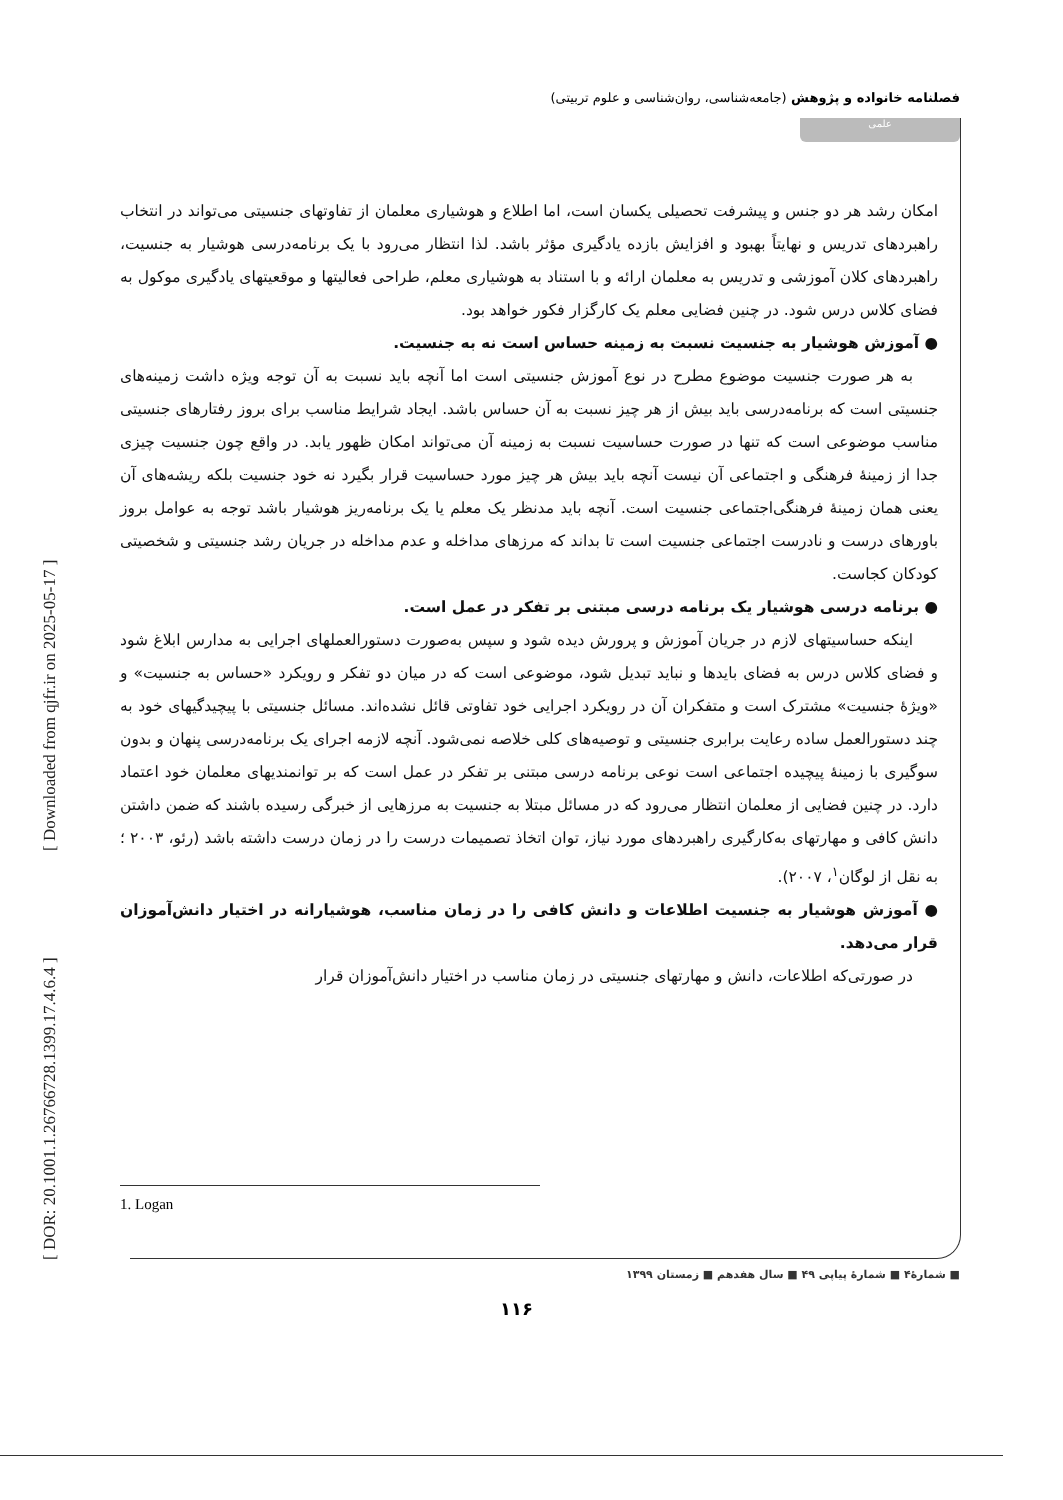[ DOR: 20.1001.1.26766728.1399.17.4.6.4 ] [ Downloaded from qjfr.ir on 2025-05-17 ]
فصلنامه خانواده و پژوهش (جامعه‌شناسی، روان‌شناسی و علوم تربیتی)
علمی
امکان رشد هر دو جنس و پیشرفت تحصیلی یکسان است، اما اطلاع و هوشیاری معلمان از تفاوتهای جنسیتی می‌تواند در انتخاب راهبردهای تدریس و نهایتاً بهبود و افزایش بازده یادگیری مؤثر باشد. لذا انتظار می‌رود با یک برنامه‌درسی هوشیار به جنسیت، راهبردهای کلان آموزشی و تدریس به معلمان ارائه و با استناد به هوشیاری معلم، طراحی فعالیتها و موقعیتهای یادگیری موکول به فضای کلاس درس شود. در چنین فضایی معلم یک کارگزار فکور خواهد بود.
● آموزش هوشیار به جنسیت نسبت به زمینه حساس است نه به جنسیت.
به هر صورت جنسیت موضوع مطرح در نوع آموزش جنسیتی است اما آنچه باید نسبت به آن توجه ویژه داشت زمینه‌های جنسیتی است که برنامه‌درسی باید بیش از هر چیز نسبت به آن حساس باشد. ایجاد شرایط مناسب برای بروز رفتارهای جنسیتی مناسب موضوعی است که تنها در صورت حساسیت نسبت به زمینه آن می‌تواند امکان ظهور یابد. در واقع چون جنسیت چیزی جدا از زمینهٔ فرهنگی و اجتماعی آن نیست آنچه باید بیش هر چیز مورد حساسیت قرار بگیرد نه خود جنسیت بلکه ریشه‌های آن یعنی همان زمینهٔ فرهنگی‌اجتماعی جنسیت است. آنچه باید مدنظر یک معلم یا یک برنامه‌ریز هوشیار باشد توجه به عوامل بروز باورهای درست و نادرست اجتماعی جنسیت است تا بداند که مرزهای مداخله و عدم مداخله در جریان رشد جنسیتی و شخصیتی کودکان کجاست.
● برنامه درسی هوشیار یک برنامه درسی مبتنی بر تفکر در عمل است.
اینکه حساسیتهای لازم در جریان آموزش و پرورش دیده شود و سپس به‌صورت دستورالعملهای اجرایی به مدارس ابلاغ شود و فضای کلاس درس به فضای بایدها و نباید تبدیل شود، موضوعی است که در میان دو تفکر و رویکرد «حساس به جنسیت» و «ویژهٔ جنسیت» مشترک است و متفکران آن در رویکرد اجرایی خود تفاوتی قائل نشده‌اند. مسائل جنسیتی با پیچیدگیهای خود به چند دستورالعمل ساده رعایت برابری جنسیتی و توصیه‌های کلی خلاصه نمی‌شود. آنچه لازمه اجرای یک برنامه‌درسی پنهان و بدون سوگیری با زمینهٔ پیچیده اجتماعی است نوعی برنامه درسی مبتنی بر تفکر در عمل است که بر توانمندیهای معلمان خود اعتماد دارد. در چنین فضایی از معلمان انتظار می‌رود که در مسائل مبتلا به جنسیت به مرزهایی از خبرگی رسیده باشند که ضمن داشتن دانش کافی و مهارتهای به‌کارگیری راهبردهای مورد نیاز، توان اتخاذ تصمیمات درست را در زمان درست داشته باشد (رئو، ۲۰۰۳ ؛ به نقل از لوگان<sup>۱</sup>، ۲۰۰۷).
● آموزش هوشیار به جنسیت اطلاعات و دانش کافی را در زمان مناسب، هوشیارانه در اختیار دانش‌آموزان قرار می‌دهد.
در صورتی‌که اطلاعات، دانش و مهارتهای جنسیتی در زمان مناسب در اختیار دانش‌آموزان قرار
1. Logan
■ شمارهٔ۴ ■ شمارهٔ پیاپی ۴۹ ■ سال هفدهم ■ زمستان ۱۳۹۹
۱۱۶